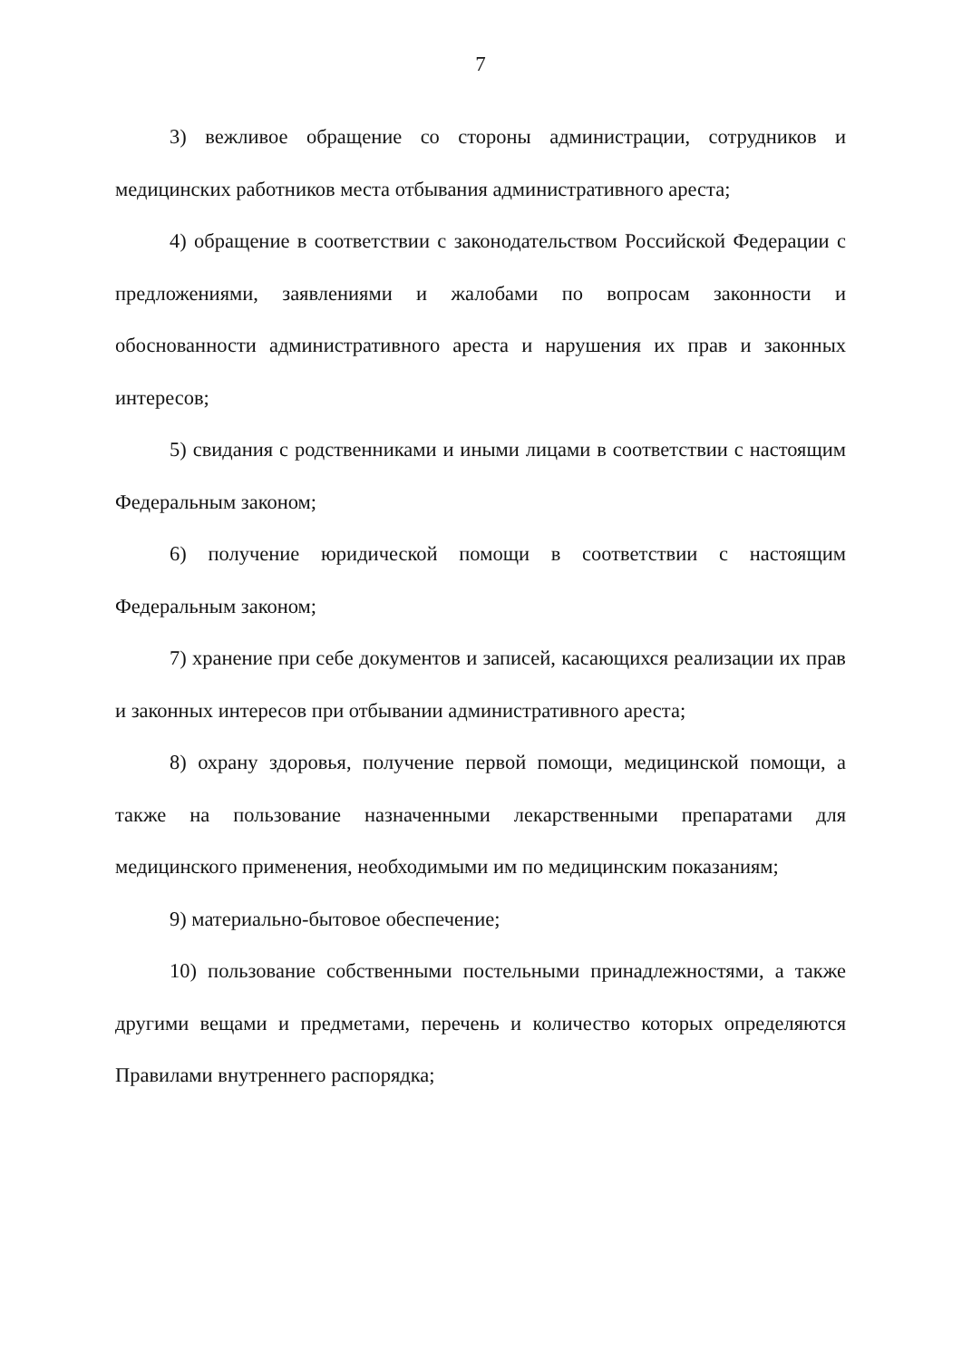7
3) вежливое обращение со стороны администрации, сотрудников и медицинских работников места отбывания административного ареста;
4) обращение в соответствии с законодательством Российской Федерации с предложениями, заявлениями и жалобами по вопросам законности и обоснованности административного ареста и нарушения их прав и законных интересов;
5) свидания с родственниками и иными лицами в соответствии с настоящим Федеральным законом;
6) получение юридической помощи в соответствии с настоящим Федеральным законом;
7) хранение при себе документов и записей, касающихся реализации их прав и законных интересов при отбывании административного ареста;
8) охрану здоровья, получение первой помощи, медицинской помощи, а также на пользование назначенными лекарственными препаратами для медицинского применения, необходимыми им по медицинским показаниям;
9) материально-бытовое обеспечение;
10) пользование собственными постельными принадлежностями, а также другими вещами и предметами, перечень и количество которых определяются Правилами внутреннего распорядка;